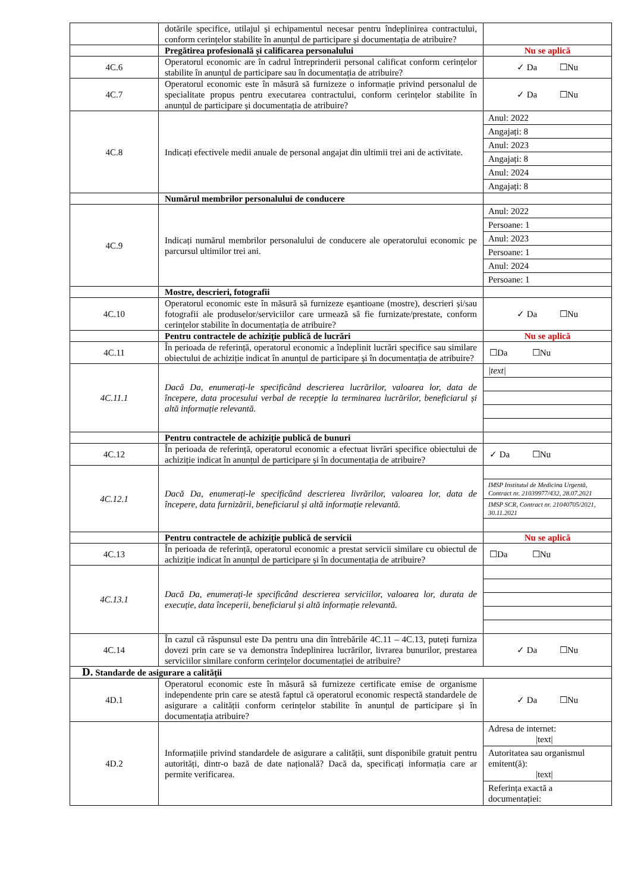| | dotările specifice, utilajul și echipamentul necesar pentru îndeplinirea contractului, conform cerințelor stabilite în anunțul de participare și documentația de atribuire? | |
| | Pregătirea profesională și calificarea personalului | Nu se aplică |
| 4C.6 | Operatorul economic are în cadrul întreprinderii personal calificat conform cerințelor stabilite în anunțul de participare sau în documentația de atribuire? | ✓ Da ☐Nu |
| 4C.7 | Operatorul economic este în măsură să furnizeze o informație privind personalul de specialitate propus pentru executarea contractului, conform cerințelor stabilite în anunțul de participare și documentația de atribuire? | ✓ Da ☐Nu |
| 4C.8 | Indicați efectivele medii anuale de personal angajat din ultimii trei ani de activitate. | Anul: 2022 Angajați: 8 Anul: 2023 Angajați: 8 Anul: 2024 Angajați: 8 |
| | Numărul membrilor personalului de conducere | |
| 4C.9 | Indicați numărul membrilor personalului de conducere ale operatorului economic pe parcursul ultimilor trei ani. | Anul: 2022 Persoane: 1 Anul: 2023 Persoane: 1 Anul: 2024 Persoane: 1 |
| | Mostre, descrieri, fotografii | |
| 4C.10 | Operatorul economic este în măsură să furnizeze eșantioane (mostre), descrieri și/sau fotografii ale produselor/serviciilor care urmează să fie furnizate/prestate, conform cerințelor stabilite în documentația de atribuire? | ✓ Da ☐Nu |
| | Pentru contractele de achiziție publică de lucrări | Nu se aplică |
| 4C.11 | În perioada de referință, operatorul economic a îndeplinit lucrări specifice sau similare obiectului de achiziție indicat în anunțul de participare și în documentația de atribuire? | ☐Da ☐Nu |
| 4C.11.1 | Dacă Da, enumerați-le specificând descrierea lucrărilor, valoarea lor, data de începere, data procesului verbal de recepție la terminarea lucrărilor, beneficiarul și altă informație relevantă. | /text/ |
| | Pentru contractele de achiziție publică de bunuri | |
| 4C.12 | În perioada de referință, operatorul economic a efectuat livrări specifice obiectului de achiziție indicat în anunțul de participare și în documentația de atribuire? | ✓ Da ☐Nu |
| 4C.12.1 | Dacă Da, enumerați-le specificând descrierea livrărilor, valoarea lor, data de începere, data furnizării, beneficiarul și altă informație relevantă. | IMSP Institutul de Medicina Urgentă, Contract nr. 21039977/432, 28.07.2021 IMSP SCR, Contract nr. 21040705/2021, 30.11.2021 |
| | Pentru contractele de achiziție publică de servicii | Nu se aplică |
| 4C.13 | În perioada de referință, operatorul economic a prestat servicii similare cu obiectul de achiziție indicat în anunțul de participare și în documentația de atribuire? | ☐Da ☐Nu |
| 4C.13.1 | Dacă Da, enumerați-le specificând descrierea serviciilor, valoarea lor, durata de execuție, data începerii, beneficiarul și altă informație relevantă. | |
| 4C.14 | În cazul că răspunsul este Da pentru una din întrebările 4C.11 – 4C.13, puteți furniza dovezi prin care se va demonstra îndeplinirea lucrărilor, livrarea bunurilor, prestarea serviciilor similare conform cerințelor documentației de atribuire? | ✓ Da ☐Nu |
| D. Standarde de asigurare a calității | | |
| 4D.1 | Operatorul economic este în măsură să furnizeze certificate emise de organisme independente prin care se atestă faptul că operatorul economic respectă standardele de asigurare a calității conform cerințelor stabilite în anunțul de participare și în documentația atribuire? | ✓ Da ☐Nu |
| 4D.2 | Informațiile privind standardele de asigurare a calității, sunt disponibile gratuit pentru autorități, dintr-o bază de date națională? Dacă da, specificați informația care ar permite verificarea. | Adresa de internet: /text/ Autoritatea sau organismul emitent(ă): /text/ Referința exactă a documentației: |